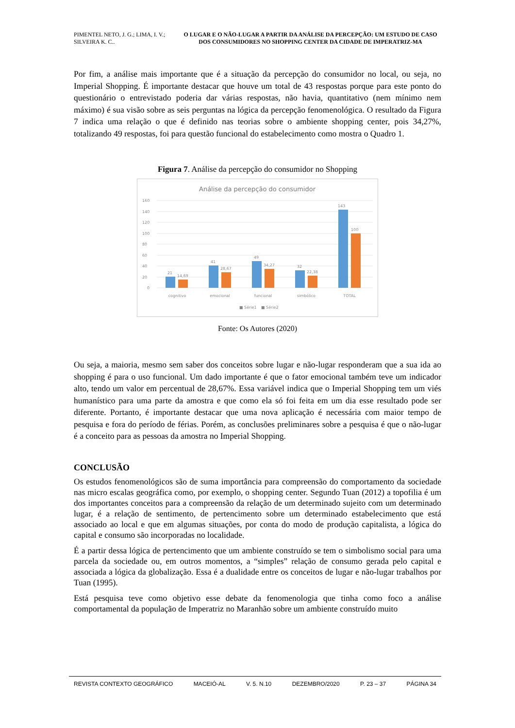PIMENTEL NETO, J. G.; LIMA, I. V.; SILVEIRA K. C..
O LUGAR E O NÃO-LUGAR A PARTIR DA ANÁLISE DA PERCEPÇÃO: UM ESTUDO DE CASO DOS CONSUMIDORES NO SHOPPING CENTER DA CIDADE DE IMPERATRIZ-MA
Por fim, a análise mais importante que é a situação da percepção do consumidor no local, ou seja, no Imperial Shopping. É importante destacar que houve um total de 43 respostas porque para este ponto do questionário o entrevistado poderia dar várias respostas, não havia, quantitativo (nem mínimo nem máximo) é sua visão sobre as seis perguntas na lógica da percepção fenomenológica. O resultado da Figura 7 indica uma relação o que é definido nas teorias sobre o ambiente shopping center, pois 34,27%, totalizando 49 respostas, foi para questão funcional do estabelecimento como mostra o Quadro 1.
Figura 7. Análise da percepção do consumidor no Shopping
Análise da percepção do consumidor
160
140
120
100
80
60
40
20
0
21
14,69
41
28,67
49
34,27
32
22,38
143
100
cognitivo
emocional
funcional
simbólico
TOTAL
■ Série1
■ Série2
Fonte: Os Autores (2020)
Ou seja, a maioria, mesmo sem saber dos conceitos sobre lugar e não-lugar responderam que a sua ida ao shopping é para o uso funcional. Um dado importante é que o fator emocional também teve um indicador alto, tendo um valor em percentual de 28,67%. Essa variável indica que o Imperial Shopping tem um viés humanístico para uma parte da amostra e que como ela só foi feita em um dia esse resultado pode ser diferente. Portanto, é importante destacar que uma nova aplicação é necessária com maior tempo de pesquisa e fora do período de férias. Porém, as conclusões preliminares sobre a pesquisa é que o não-lugar é a conceito para as pessoas da amostra no Imperial Shopping.
CONCLUSÃO
Os estudos fenomenológicos são de suma importância para compreensão do comportamento da sociedade nas micro escalas geográfica como, por exemplo, o shopping center. Segundo Tuan (2012) a topofilia é um dos importantes conceitos para a compreensão da relação de um determinado sujeito com um determinado lugar, é a relação de sentimento, de pertencimento sobre um determinado estabelecimento que está associado ao local e que em algumas situações, por conta do modo de produção capitalista, a lógica do capital e consumo são incorporadas no localidade.
É a partir dessa lógica de pertencimento que um ambiente construído se tem o simbolismo social para uma parcela da sociedade ou, em outros momentos, a “simples” relação de consumo gerada pelo capital e associada a lógica da globalização. Essa é a dualidade entre os conceitos de lugar e não-lugar trabalhos por Tuan (1995).
Está pesquisa teve como objetivo esse debate da fenomenologia que tinha como foco a análise comportamental da população de Imperatriz no Maranhão sobre um ambiente construído muito
REVISTA CONTEXTO GEOGRÁFICO MACEIÓ-AL V. 5. N.10 DEZEMBRO/2020 P. 23 – 37 PÁGINA 34